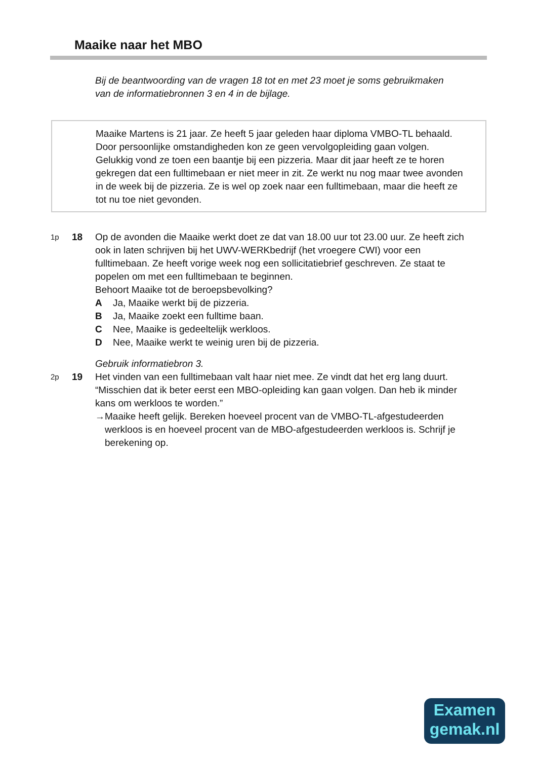Maaike naar het MBO
Bij de beantwoording van de vragen 18 tot en met 23 moet je soms gebruikmaken van de informatiebronnen 3 en 4 in de bijlage.
Maaike Martens is 21 jaar. Ze heeft 5 jaar geleden haar diploma VMBO-TL behaald. Door persoonlijke omstandigheden kon ze geen vervolgopleiding gaan volgen. Gelukkig vond ze toen een baantje bij een pizzeria. Maar dit jaar heeft ze te horen gekregen dat een fulltimebaan er niet meer in zit. Ze werkt nu nog maar twee avonden in de week bij de pizzeria. Ze is wel op zoek naar een fulltimebaan, maar die heeft ze tot nu toe niet gevonden.
1p
18 Op de avonden die Maaike werkt doet ze dat van 18.00 uur tot 23.00 uur. Ze heeft zich ook in laten schrijven bij het UWV-WERKbedrijf (het vroegere CWI) voor een fulltimebaan. Ze heeft vorige week nog een sollicitatiebrief geschreven. Ze staat te popelen om met een fulltimebaan te beginnen.
Behoort Maaike tot de beroepsbevolking?
A Ja, Maaike werkt bij de pizzeria.
B Ja, Maaike zoekt een fulltime baan.
C Nee, Maaike is gedeeltelijk werkloos.
D Nee, Maaike werkt te weinig uren bij de pizzeria.
Gebruik informatiebron 3.
2p
19 Het vinden van een fulltimebaan valt haar niet mee. Ze vindt dat het erg lang duurt. “Misschien dat ik beter eerst een MBO-opleiding kan gaan volgen. Dan heb ik minder kans om werkloos te worden.”
→ Maaike heeft gelijk. Bereken hoeveel procent van de VMBO-TL-afgestudeerden werkloos is en hoeveel procent van de MBO-afgestudeerden werkloos is. Schrijf je berekening op.
Examen
gemak.nl